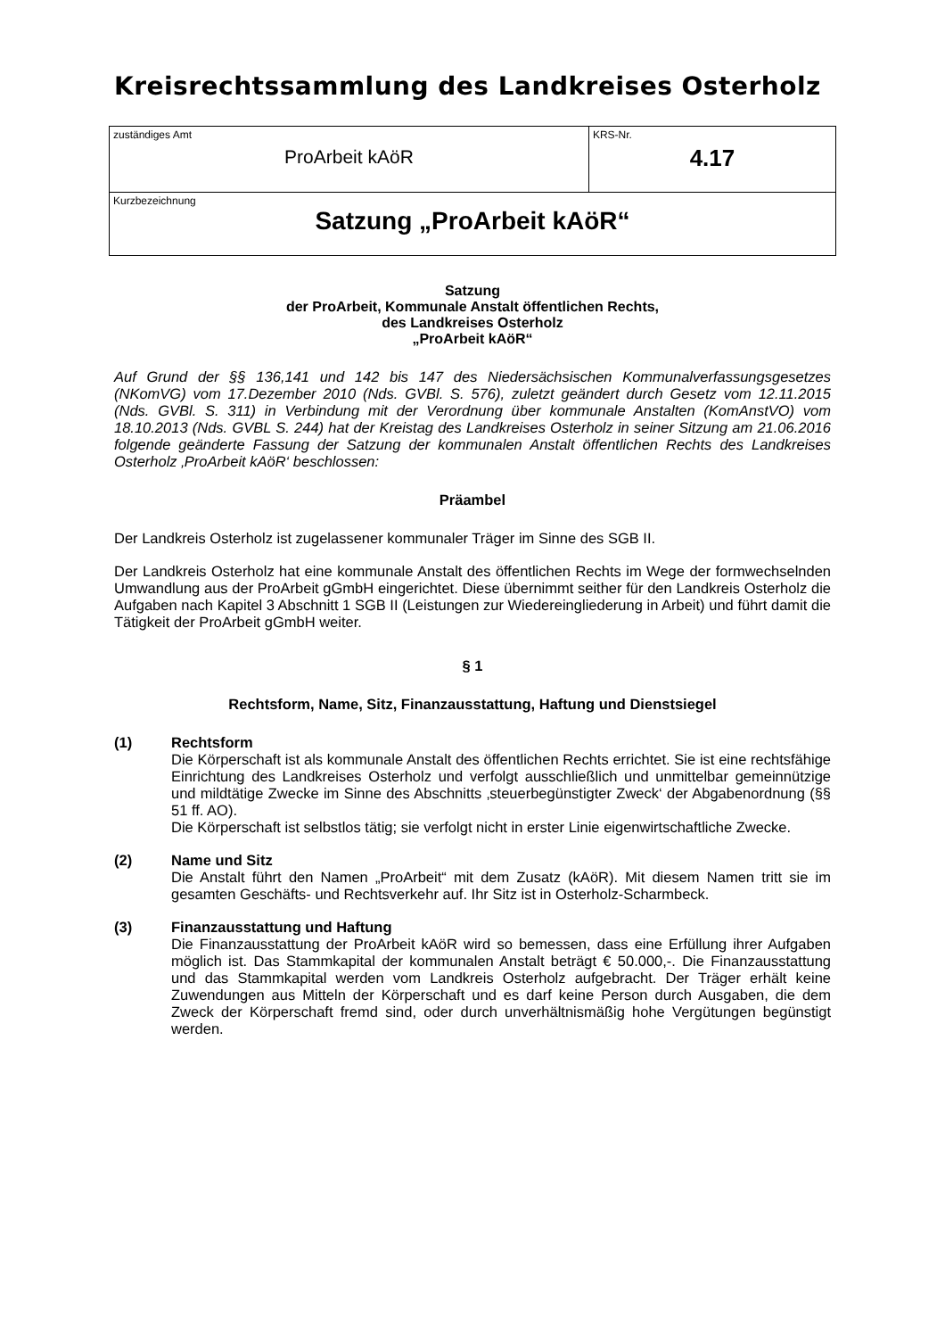Kreisrechtssammlung des Landkreises Osterholz
| zuständiges Amt ProArbeit kAöR | KRS-Nr. 4.17 |
| Kurzbezeichnung Satzung „ProArbeit kAöR“ | |
Satzung
der ProArbeit, Kommunale Anstalt öffentlichen Rechts,
des Landkreises Osterholz
„ProArbeit kAöR“
Auf Grund der §§ 136,141 und 142 bis 147 des Niedersächsischen Kommunalverfassungsgesetzes (NKomVG) vom 17.Dezember 2010 (Nds. GVBl. S. 576), zuletzt geändert durch Gesetz vom 12.11.2015 (Nds. GVBl. S. 311) in Verbindung mit der Verordnung über kommunale Anstalten (KomAnstVO) vom 18.10.2013 (Nds. GVBL S. 244) hat der Kreistag des Landkreises Osterholz in seiner Sitzung am 21.06.2016 folgende geänderte Fassung der Satzung der kommunalen Anstalt öffentlichen Rechts des Landkreises Osterholz ‚ProArbeit kAöR‘ beschlossen:
Präambel
Der Landkreis Osterholz ist zugelassener kommunaler Träger im Sinne des SGB II.
Der Landkreis Osterholz hat eine kommunale Anstalt des öffentlichen Rechts im Wege der formwechselnden Umwandlung aus der ProArbeit gGmbH eingerichtet. Diese übernimmt seither für den Landkreis Osterholz die Aufgaben nach Kapitel 3 Abschnitt 1 SGB II (Leistungen zur Wiedereingliederung in Arbeit) und führt damit die Tätigkeit der ProArbeit gGmbH weiter.
§ 1
Rechtsform, Name, Sitz, Finanzausstattung, Haftung und Dienstsiegel
(1) Rechtsform
Die Körperschaft ist als kommunale Anstalt des öffentlichen Rechts errichtet. Sie ist eine rechtsfähige Einrichtung des Landkreises Osterholz und verfolgt ausschließlich und unmittelbar gemeinnützige und mildtätige Zwecke im Sinne des Abschnitts ‚steuerbegünstigter Zweck‘ der Abgabenordnung (§§ 51 ff. AO).
Die Körperschaft ist selbstlos tätig; sie verfolgt nicht in erster Linie eigenwirtschaftliche Zwecke.
(2) Name und Sitz
Die Anstalt führt den Namen „ProArbeit“ mit dem Zusatz (kAöR). Mit diesem Namen tritt sie im gesamten Geschäfts- und Rechtsverkehr auf. Ihr Sitz ist in Osterholz-Scharmbeck.
(3) Finanzausstattung und Haftung
Die Finanzausstattung der ProArbeit kAöR wird so bemessen, dass eine Erfüllung ihrer Aufgaben möglich ist. Das Stammkapital der kommunalen Anstalt beträgt € 50.000,-. Die Finanzausstattung und das Stammkapital werden vom Landkreis Osterholz aufgebracht. Der Träger erhält keine Zuwendungen aus Mitteln der Körperschaft und es darf keine Person durch Ausgaben, die dem Zweck der Körperschaft fremd sind, oder durch unverhältnismäßig hohe Vergütungen begünstigt werden.